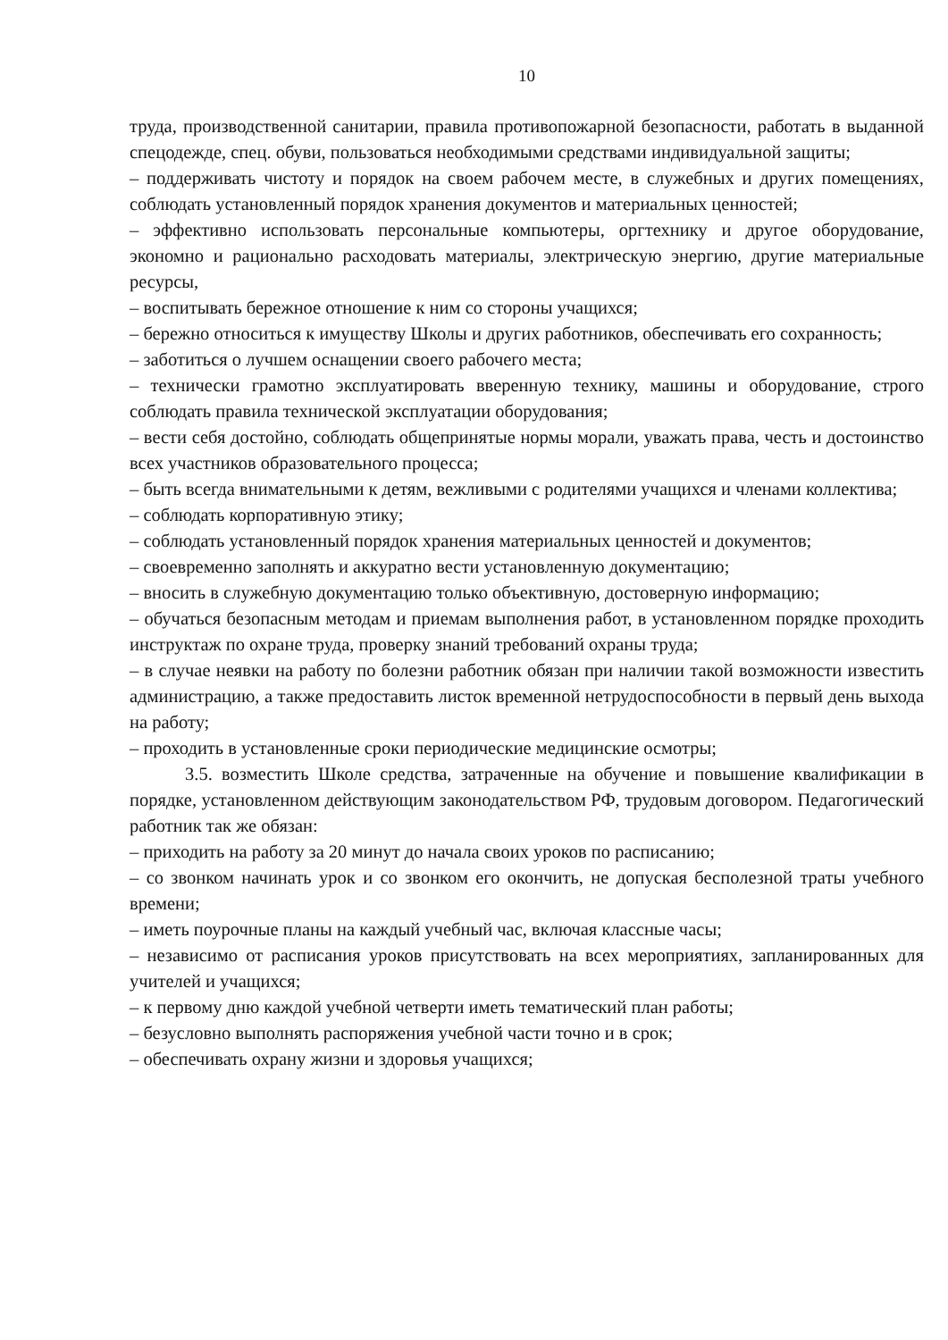10
труда, производственной санитарии, правила противопожарной безопасности, работать в выданной спецодежде, спец. обуви, пользоваться необходимыми средствами индивидуальной защиты;
– поддерживать чистоту и порядок на своем рабочем месте, в служебных и других помещениях, соблюдать установленный порядок хранения документов и материальных ценностей;
– эффективно использовать персональные компьютеры, оргтехнику и другое оборудование, экономно и рационально расходовать материалы, электрическую энергию, другие материальные ресурсы,
– воспитывать бережное отношение к ним со стороны учащихся;
– бережно относиться к имуществу Школы и других работников, обеспечивать его сохранность;
– заботиться о лучшем оснащении своего рабочего места;
– технически грамотно эксплуатировать вверенную технику, машины и оборудование, строго соблюдать правила технической эксплуатации оборудования;
– вести себя достойно, соблюдать общепринятые нормы морали, уважать права, честь и достоинство всех участников образовательного процесса;
– быть всегда внимательными к детям, вежливыми с родителями учащихся и членами коллектива;
– соблюдать корпоративную этику;
– соблюдать установленный порядок хранения материальных ценностей и документов;
– своевременно заполнять и аккуратно вести установленную документацию;
– вносить в служебную документацию только объективную, достоверную информацию;
– обучаться безопасным методам и приемам выполнения работ, в установленном порядке проходить инструктаж по охране труда, проверку знаний требований охраны труда;
– в случае неявки на работу по болезни работник обязан при наличии такой возможности известить администрацию, а также предоставить листок временной нетрудоспособности в первый день выхода на работу;
– проходить в установленные сроки периодические медицинские осмотры;
3.5. возместить Школе средства, затраченные на обучение и повышение квалификации в порядке, установленном действующим законодательством РФ, трудовым договором. Педагогический работник так же обязан:
– приходить на работу за 20 минут до начала своих уроков по расписанию;
– со звонком начинать урок и со звонком его окончить, не допуская бесполезной траты учебного времени;
– иметь поурочные планы на каждый учебный час, включая классные часы;
– независимо от расписания уроков присутствовать на всех мероприятиях, запланированных для учителей и учащихся;
– к первому дню каждой учебной четверти иметь тематический план работы;
– безусловно выполнять распоряжения учебной части точно и в срок;
– обеспечивать охрану жизни и здоровья учащихся;